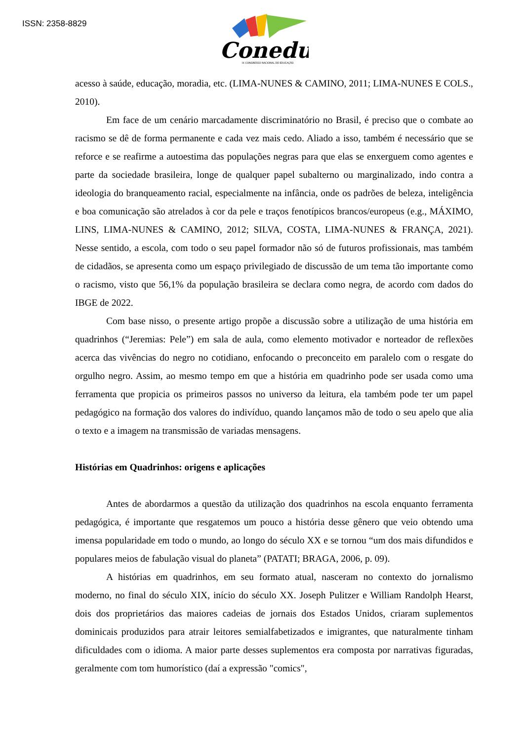ISSN: 2358-8829
Conedu
IX CONGRESSO NACIONAL DE EDUCAÇÃO
acesso à saúde, educação, moradia, etc. (LIMA-NUNES & CAMINO, 2011; LIMA-NUNES E COLS., 2010).
Em face de um cenário marcadamente discriminatório no Brasil, é preciso que o combate ao racismo se dê de forma permanente e cada vez mais cedo. Aliado a isso, também é necessário que se reforce e se reafirme a autoestima das populações negras para que elas se enxerguem como agentes e parte da sociedade brasileira, longe de qualquer papel subalterno ou marginalizado, indo contra a ideologia do branqueamento racial, especialmente na infância, onde os padrões de beleza, inteligência e boa comunicação são atrelados à cor da pele e traços fenotípicos brancos/europeus (e.g., MÁXIMO, LINS, LIMA-NUNES & CAMINO, 2012; SILVA, COSTA, LIMA-NUNES & FRANÇA, 2021). Nesse sentido, a escola, com todo o seu papel formador não só de futuros profissionais, mas também de cidadãos, se apresenta como um espaço privilegiado de discussão de um tema tão importante como o racismo, visto que 56,1% da população brasileira se declara como negra, de acordo com dados do IBGE de 2022.
Com base nisso, o presente artigo propõe a discussão sobre a utilização de uma história em quadrinhos (“Jeremias: Pele”) em sala de aula, como elemento motivador e norteador de reflexões acerca das vivências do negro no cotidiano, enfocando o preconceito em paralelo com o resgate do orgulho negro. Assim, ao mesmo tempo em que a história em quadrinho pode ser usada como uma ferramenta que propicia os primeiros passos no universo da leitura, ela também pode ter um papel pedagógico na formação dos valores do indivíduo, quando lançamos mão de todo o seu apelo que alia o texto e a imagem na transmissão de variadas mensagens.
Histórias em Quadrinhos: origens e aplicações
Antes de abordarmos a questão da utilização dos quadrinhos na escola enquanto ferramenta pedagógica, é importante que resgatemos um pouco a história desse gênero que veio obtendo uma imensa popularidade em todo o mundo, ao longo do século XX e se tornou “um dos mais difundidos e populares meios de fabulação visual do planeta” (PATATI; BRAGA, 2006, p. 09).
A histórias em quadrinhos, em seu formato atual, nasceram no contexto do jornalismo moderno, no final do século XIX, início do século XX. Joseph Pulitzer e William Randolph Hearst, dois dos proprietários das maiores cadeias de jornais dos Estados Unidos, criaram suplementos dominicais produzidos para atrair leitores semialfabetizados e imigrantes, que naturalmente tinham dificuldades com o idioma. A maior parte desses suplementos era composta por narrativas figuradas, geralmente com tom humorístico (daí a expressão "comics",